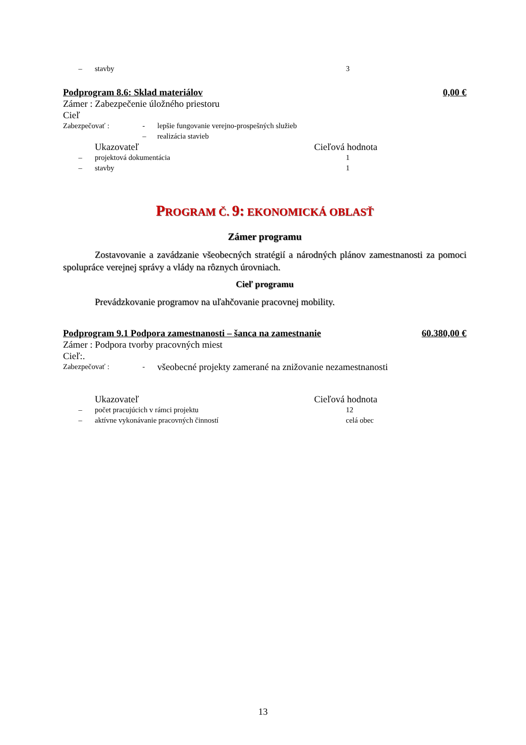– stavby 3
Podprogram 8.6: Sklad materiálov 0,00 €
Zámer : Zabezpečenie úložného priestoru
Cieľ
Zabezpečovať : - lepšie fungovanie verejno-prospešných služieb
– realizácia stavieb
Ukazovateľ Cieľová hodnota
– projektová dokumentácia 1
– stavby 1
PROGRAM Č. 9: EKONOMICKÁ OBLASŤ
Zámer programu
Zostavovanie a zavádzanie všeobecných stratégií a národných plánov zamestnanosti za pomoci spolupráce verejnej správy a vlády na rôznych úrovniach.
Cieľ programu
Prevádzkovanie programov na uľahčovanie pracovnej mobility.
Podprogram 9.1 Podpora zamestnanosti – šanca na zamestnanie 60.380,00 €
Zámer : Podpora tvorby pracovných miest
Cieľ:.
Zabezpečovať : - všeobecné projekty zamerané na znižovanie nezamestnanosti
Ukazovateľ Cieľová hodnota
– počet pracujúcich v rámci projektu 12
– aktívne vykonávanie pracovných činností celá obec
13